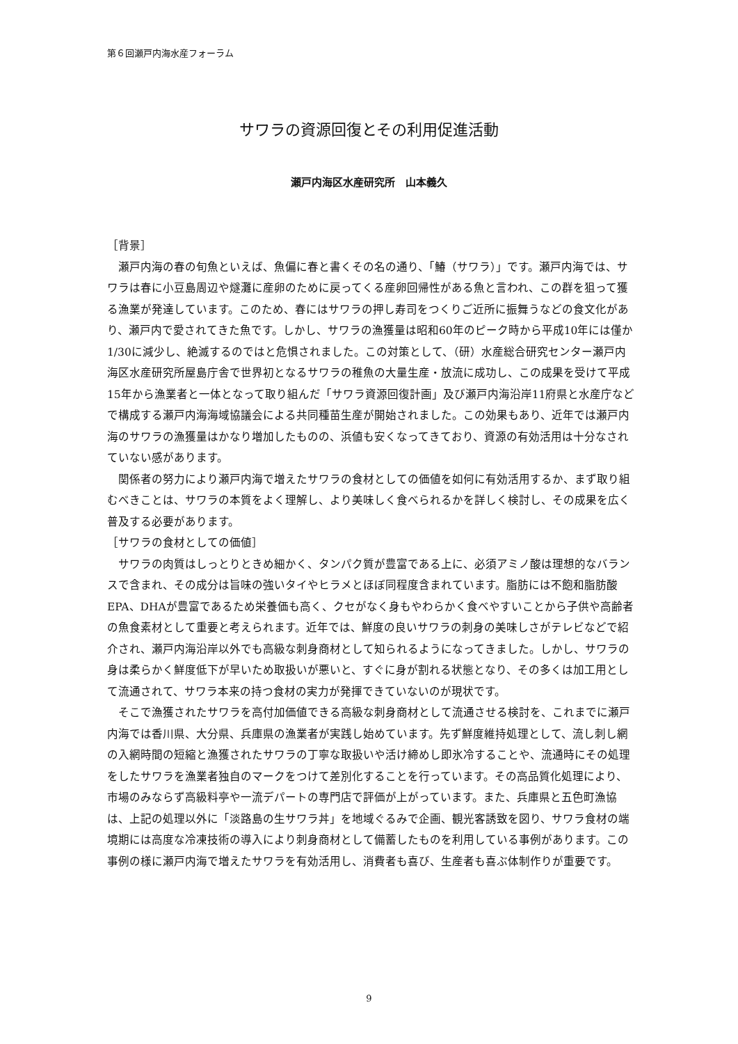第６回瀬戸内海水産フォーラム
サワラの資源回復とその利用促進活動
瀬戸内海区水産研究所　山本義久
［背景］
瀬戸内海の春の旬魚といえば、魚偏に春と書くその名の通り、「鰆（サワラ）」です。瀬戸内海では、サワラは春に小豆島周辺や燧灘に産卵のために戻ってくる産卵回帰性がある魚と言われ、この群を狙って獲る漁業が発達しています。このため、春にはサワラの押し寿司をつくりご近所に振舞うなどの食文化があり、瀬戸内で愛されてきた魚です。しかし、サワラの漁獲量は昭和60年のピーク時から平成10年には僅か1/30に減少し、絶滅するのではと危惧されました。この対策として、（研）水産総合研究センター瀬戸内海区水産研究所屋島庁舎で世界初となるサワラの稚魚の大量生産・放流に成功し、この成果を受けて平成15年から漁業者と一体となって取り組んだ「サワラ資源回復計画」及び瀬戸内海沿岸11府県と水産庁などで構成する瀬戸内海海域協議会による共同種苗生産が開始されました。この効果もあり、近年では瀬戸内海のサワラの漁獲量はかなり増加したものの、浜値も安くなってきており、資源の有効活用は十分なされていない感があります。
関係者の努力により瀬戸内海で増えたサワラの食材としての価値を如何に有効活用するか、まず取り組むべきことは、サワラの本質をよく理解し、より美味しく食べられるかを詳しく検討し、その成果を広く普及する必要があります。
［サワラの食材としての価値］
サワラの肉質はしっとりときめ細かく、タンパク質が豊富である上に、必須アミノ酸は理想的なバランスで含まれ、その成分は旨味の強いタイやヒラメとほぼ同程度含まれています。脂肪には不飽和脂肪酸EPA、DHAが豊富であるため栄養価も高く、クセがなく身もやわらかく食べやすいことから子供や高齢者の魚食素材として重要と考えられます。近年では、鮮度の良いサワラの刺身の美味しさがテレビなどで紹介され、瀬戸内海沿岸以外でも高級な刺身商材として知られるようになってきました。しかし、サワラの身は柔らかく鮮度低下が早いため取扱いが悪いと、すぐに身が割れる状態となり、その多くは加工用として流通されて、サワラ本来の持つ食材の実力が発揮できていないのが現状です。
そこで漁獲されたサワラを高付加価値できる高級な刺身商材として流通させる検討を、これまでに瀬戸内海では香川県、大分県、兵庫県の漁業者が実践し始めています。先ず鮮度維持処理として、流し刺し網の入網時間の短縮と漁獲されたサワラの丁寧な取扱いや活け締めし即氷冷することや、流通時にその処理をしたサワラを漁業者独自のマークをつけて差別化することを行っています。その高品質化処理により、市場のみならず高級料亭や一流デパートの専門店で評価が上がっています。また、兵庫県と五色町漁協は、上記の処理以外に「淡路島の生サワラ丼」を地域ぐるみで企画、観光客誘致を図り、サワラ食材の端境期には高度な冷凍技術の導入により刺身商材として備蓄したものを利用している事例があります。この事例の様に瀬戸内海で増えたサワラを有効活用し、消費者も喜び、生産者も喜ぶ体制作りが重要です。
9